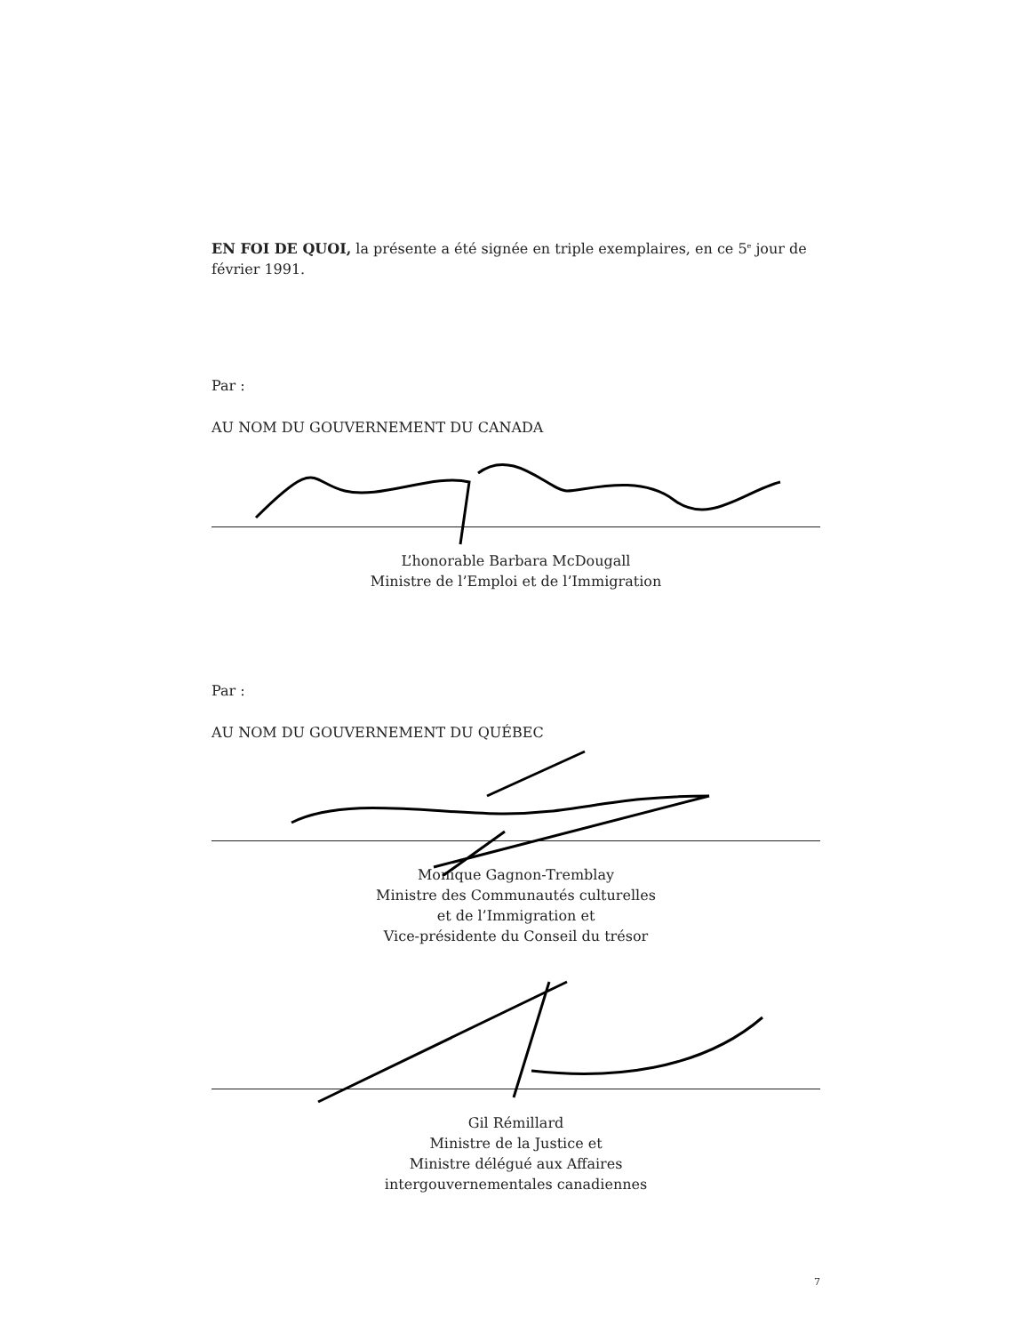EN FOI DE QUOI, la présente a été signée en triple exemplaires, en ce 5<sup>e</sup> jour de février 1991.
Par :
AU NOM DU GOUVERNEMENT DU CANADA
L’honorable Barbara McDougall
Ministre de l’Emploi et de l’Immigration
Par :
AU NOM DU GOUVERNEMENT DU QUÉBEC
Monique Gagnon-Tremblay
Ministre des Communautés culturelles
et de l’Immigration et
Vice-présidente du Conseil du trésor
Gil Rémillard
Ministre de la Justice et
Ministre délégué aux Affaires
intergouvernementales canadiennes
7